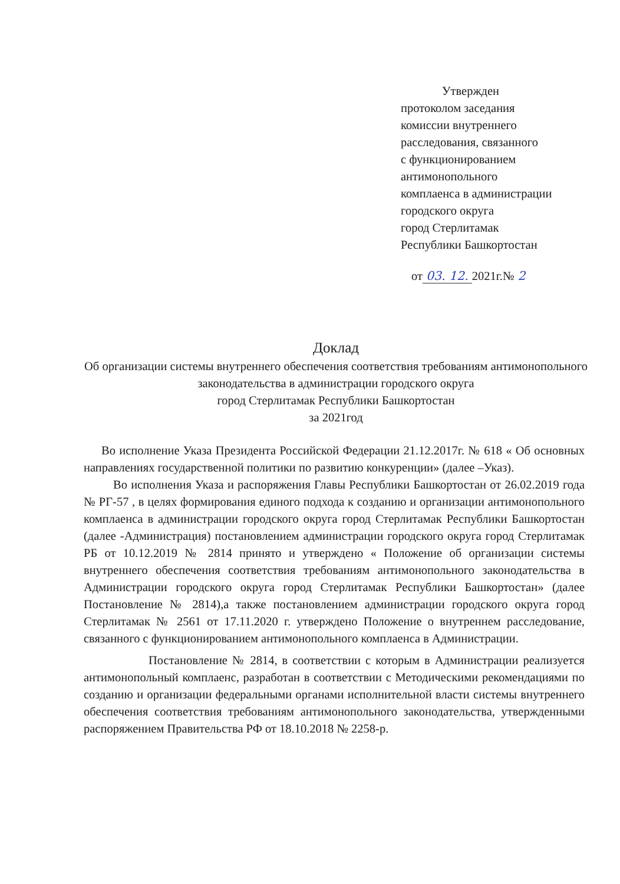Утвержден
протоколом заседания
комиссии внутреннего
расследования, связанного
с функционированием
антимонопольного
комплаенса в администрации
городского округа
город Стерлитамак
Республики Башкортостан
от 03. 12. 2021г.№ 2
Доклад
Об организации системы внутреннего обеспечения соответствия требованиям антимонопольного законодательства в администрации городского округа
город Стерлитамак Республики Башкортостан
за 2021год
Во исполнение Указа Президента Российской Федерации 21.12.2017г. № 618 « Об основных направлениях государственной политики по развитию конкуренции» (далее –Указ).
Во исполнения Указа и распоряжения Главы Республики Башкортостан от 26.02.2019 года № РГ-57 , в целях формирования единого подхода к созданию и организации антимонопольного комплаенса в администрации городского округа город Стерлитамак Республики Башкортостан (далее -Администрация) постановлением администрации городского округа город Стерлитамак РБ от 10.12.2019 № 2814 принято и утверждено « Положение об организации системы внутреннего обеспечения соответствия требованиям антимонопольного законодательства в Администрации городского округа город Стерлитамак Республики Башкортостан» (далее Постановление № 2814),а также постановлением администрации городского округа город Стерлитамак № 2561 от 17.11.2020 г. утверждено Положение о внутреннем расследование, связанного с функционированием антимонопольного комплаенса в Администрации.
Постановление № 2814, в соответствии с которым в Администрации реализуется антимонопольный комплаенс, разработан в соответствии с Методическими рекомендациями по созданию и организации федеральными органами исполнительной власти системы внутреннего обеспечения соответствия требованиям антимонопольного законодательства, утвержденными распоряжением Правительства РФ от 18.10.2018 № 2258-р.